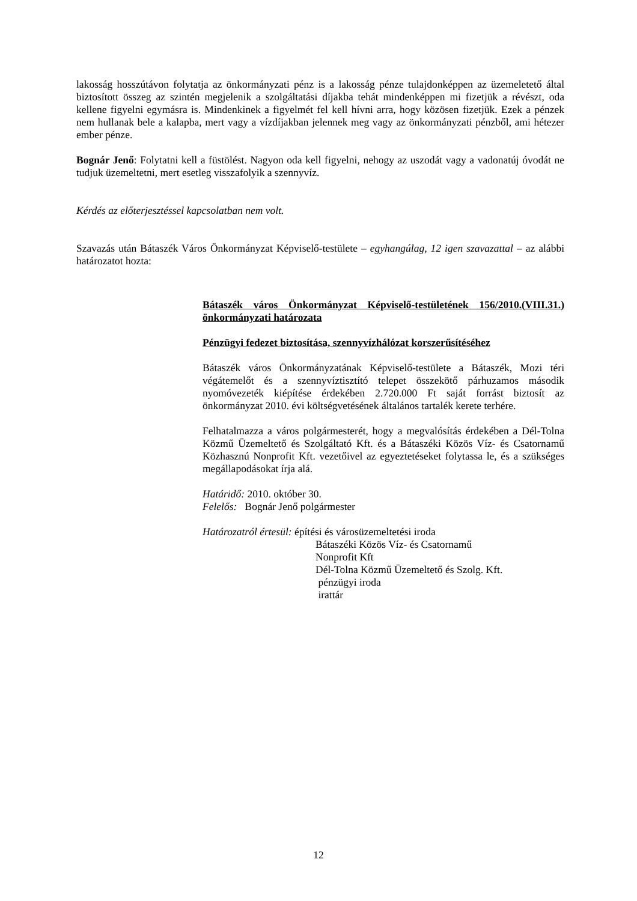lakosság hosszútávon folytatja az önkormányzati pénz is a lakosság pénze tulajdonképpen az üzemeletető által biztosított összeg az szintén megjelenik a szolgáltatási díjakba tehát mindenképpen mi fizetjük a révészt, oda kellene figyelni egymásra is. Mindenkinek a figyelmét fel kell hívni arra, hogy közösen fizetjük. Ezek a pénzek nem hullanak bele a kalapba, mert vagy a vízdíjakban jelennek meg vagy az önkormányzati pénzből, ami hétezer ember pénze.
Bognár Jenő: Folytatni kell a füstölést. Nagyon oda kell figyelni, nehogy az uszodát vagy a vadonatúj óvodát ne tudjuk üzemeltetni, mert esetleg visszafolyik a szennyvíz.
Kérdés az előterjesztéssel kapcsolatban nem volt.
Szavazás után Bátaszék Város Önkormányzat Képviselő-testülete – egyhangúlag, 12 igen szavazattal – az alábbi határozatot hozta:
Bátaszék város Önkormányzat Képviselő-testületének 156/2010.(VIII.31.) önkormányzati határozata
Pénzügyi fedezet biztosítása, szennyvízhálózat korszerűsítéséhez
Bátaszék város Önkormányzatának Képviselő-testülete a Bátaszék, Mozi téri végátemelőt és a szennyvíztisztító telepet összekötő párhuzamos második nyomóvezeték kiépítése érdekében 2.720.000 Ft saját forrást biztosít az önkormányzat 2010. évi költségvetésének általános tartalék kerete terhére.
Felhatalmazza a város polgármesterét, hogy a megvalósítás érdekében a Dél-Tolna Közmű Üzemeltető és Szolgáltató Kft. és a Bátaszéki Közös Víz- és Csatornamű Közhasznú Nonprofit Kft. vezetőivel az egyeztetéseket folytassa le, és a szükséges megállapodásokat írja alá.
Határidő: 2010. október 30.
Felelős: Bognár Jenő polgármester
Határozatról értesül: építési és városüzemeltetési iroda
Bátaszéki Közös Víz- és Csatornamű
Nonprofit Kft
Dél-Tolna Közmű Üzemeltető és Szolg. Kft.
pénzügyi iroda
irattár
12